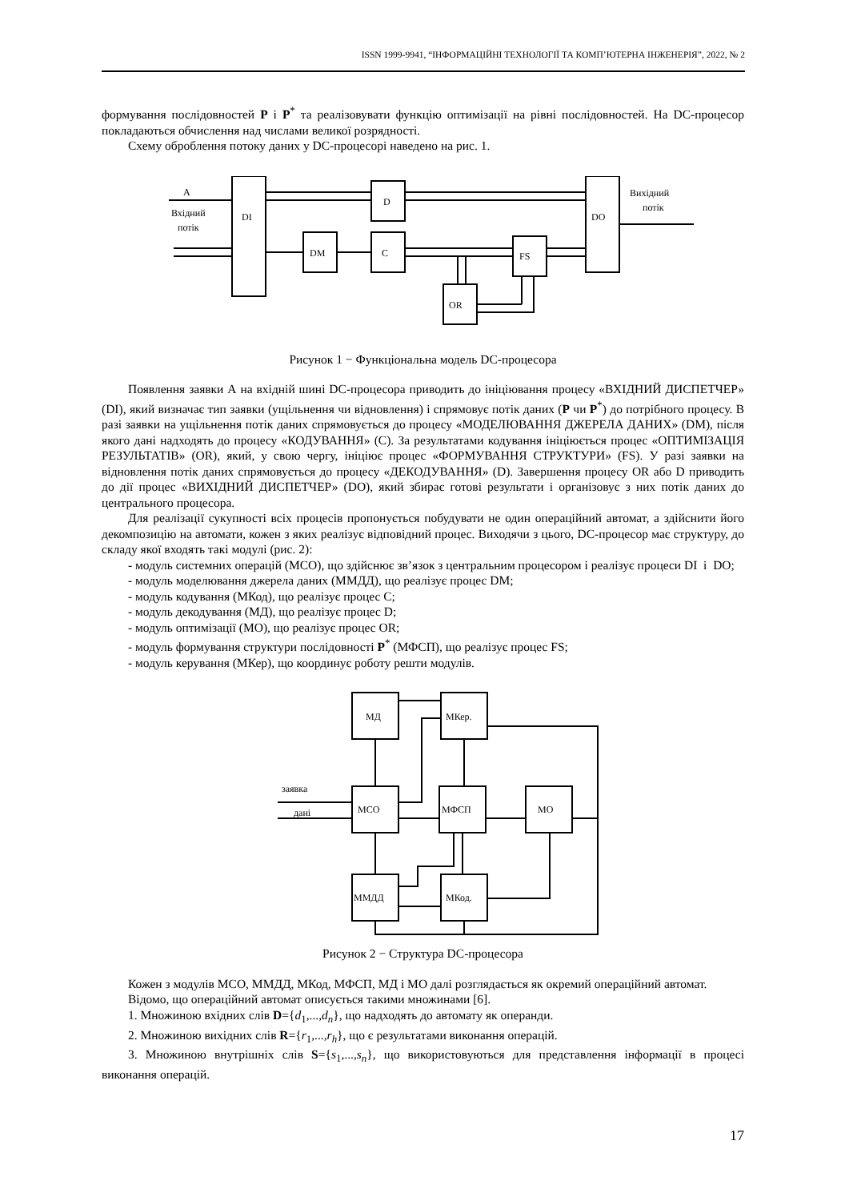ISSN 1999-9941, “ІНФОРМАЦІЙНІ ТЕХНОЛОГІЇ ТА КОМП’ЮТЕРНА ІНЖЕНЕРІЯ”, 2022, № 2
формування послідовностей P і P<sup>*</sup> та реалізовувати функцію оптимізації на рівні послідовностей. На DC-процесор покладаються обчислення над числами великої розрядності.
Схему оброблення потоку даних у DC-процесорі наведено на рис. 1.
A
Вхідний
потік
DI
D
DM
C
FS
OR
DO
Вихідний
потік
Рисунок 1 − Функціональна модель DC-процесора
Появлення заявки А на вхідній шині DC-процесора приводить до ініціювання процесу «ВХІДНИЙ ДИСПЕТЧЕР» (DI), який визначає тип заявки (ущільнення чи відновлення) і спрямовує потік даних (P чи P<sup>*</sup>) до потрібного процесу. В разі заявки на ущільнення потік даних спрямовується до процесу «МОДЕЛЮВАННЯ ДЖЕРЕЛА ДАНИХ» (DM), після якого дані надходять до процесу «КОДУВАННЯ» (C). За результатами кодування ініціюється процес «ОПТИМІЗАЦІЯ РЕЗУЛЬТАТІВ» (OR), який, у свою чергу, ініціює процес «ФОРМУВАННЯ СТРУКТУРИ» (FS). У разі заявки на відновлення потік даних спрямовується до процесу «ДЕКОДУВАННЯ» (D). Завершення процесу OR або D приводить до дії процес «ВИХІДНИЙ ДИСПЕТЧЕР» (DO), який збирає готові результати і організовує з них потік даних до центрального процесора.
Для реалізації сукупності всіх процесів пропонується побудувати не один операційний автомат, а здійснити його декомпозицію на автомати, кожен з яких реалізує відповідний процес. Виходячи з цього, DC-процесор має структуру, до складу якої входять такі модулі (рис. 2):
- модуль системних операцій (МСО), що здійснює зв’язок з центральним процесором і реалізує процеси DI і DO;
- модуль моделювання джерела даних (ММДД), що реалізує процес DM;
- модуль кодування (МКод), що реалізує процес C;
- модуль декодування (МД), що реалізує процес D;
- модуль оптимізації (МО), що реалізує процес OR;
- модуль формування структури послідовності P<sup>*</sup> (МФСП), що реалізує процес FS;
- модуль керування (МКер), що координує роботу решти модулів.
заявка
дані
МД
МКер.
МСО
МФСП
МО
ММДД
МКод.
Рисунок 2 − Структура DC-процесора
Кожен з модулів МСО, ММДД, МКод, МФСП, МД і МО далі розглядається як окремий операційний автомат.
Відомо, що операційний автомат описується такими множинами [6].
1. Множиною вхідних слів D={d<sub>1</sub>,...,d<sub>n</sub>}, що надходять до автомату як операнди.
2. Множиною вихідних слів R={r<sub>1</sub>,...,r<sub>h</sub>}, що є результатами виконання операцій.
3. Множиною внутрішніх слів S={s<sub>1</sub>,...,s<sub>n</sub>}, що використовуються для представлення інформації в процесі виконання операцій.
17